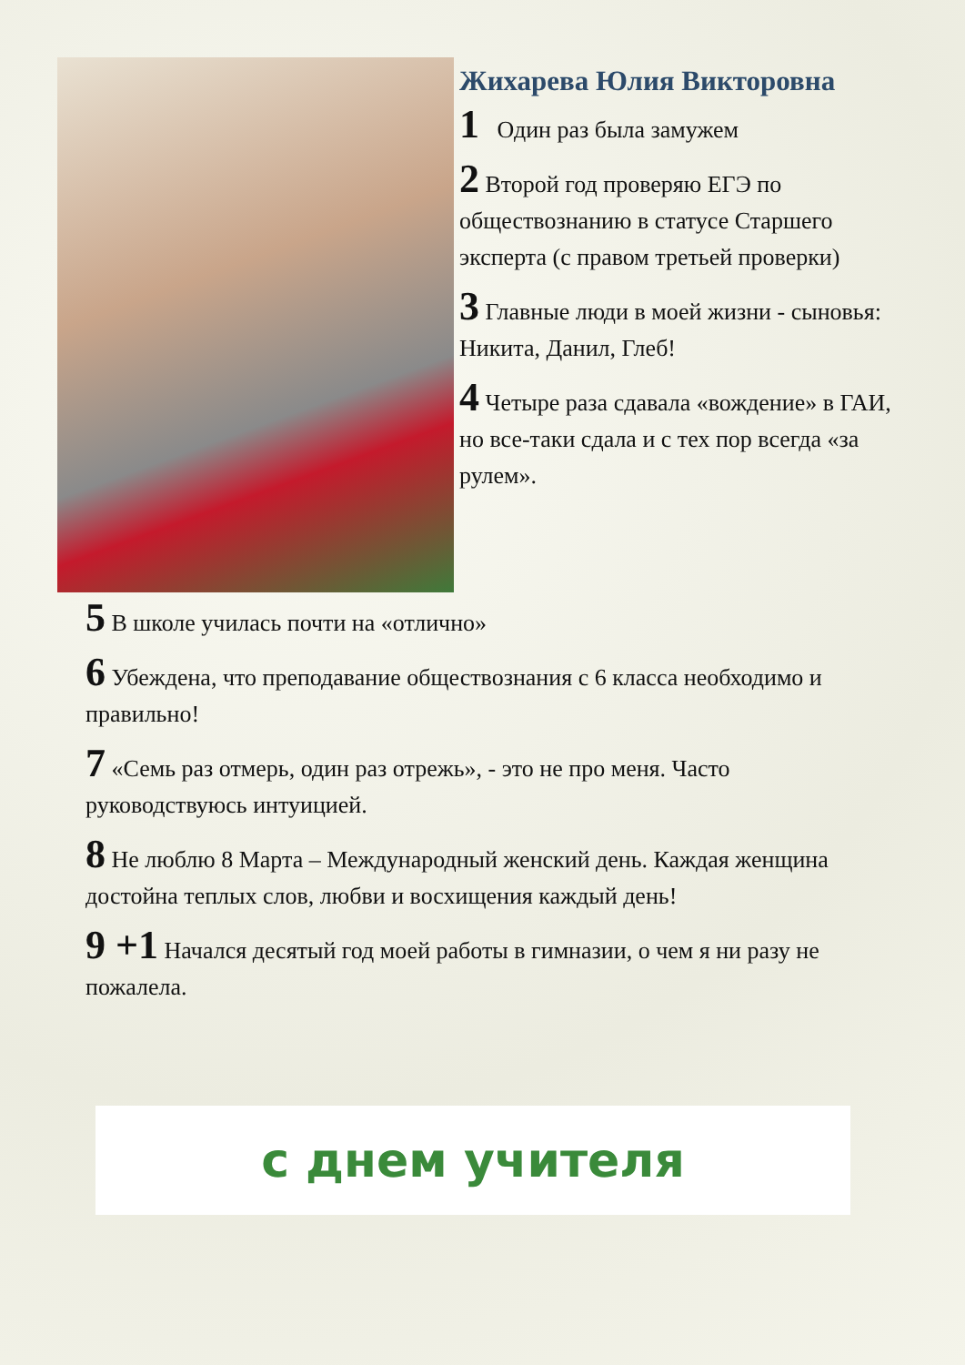Жихарева Юлия Викторовна
1 Один раз была замужем
2 Второй год проверяю ЕГЭ по обществознанию в статусе Старшего эксперта (с правом третьей проверки)
3 Главные люди в моей жизни - сыновья: Никита, Данил, Глеб!
4 Четыре раза сдавала «вождение» в ГАИ, но все-таки сдала и с тех пор всегда «за рулем».
5 В школе училась почти на «отлично»
6 Убеждена, что преподавание обществознания с 6 класса необходимо и правильно!
7 «Семь раз отмерь, один раз отрежь», - это не про меня. Часто руководствуюсь интуицией.
8 Не люблю 8 Марта – Международный женский день. Каждая женщина достойна теплых слов, любви и восхищения каждый день!
9 +1 Начался десятый год моей работы в гимназии, о чем я ни разу не пожалела.
с днем учителя